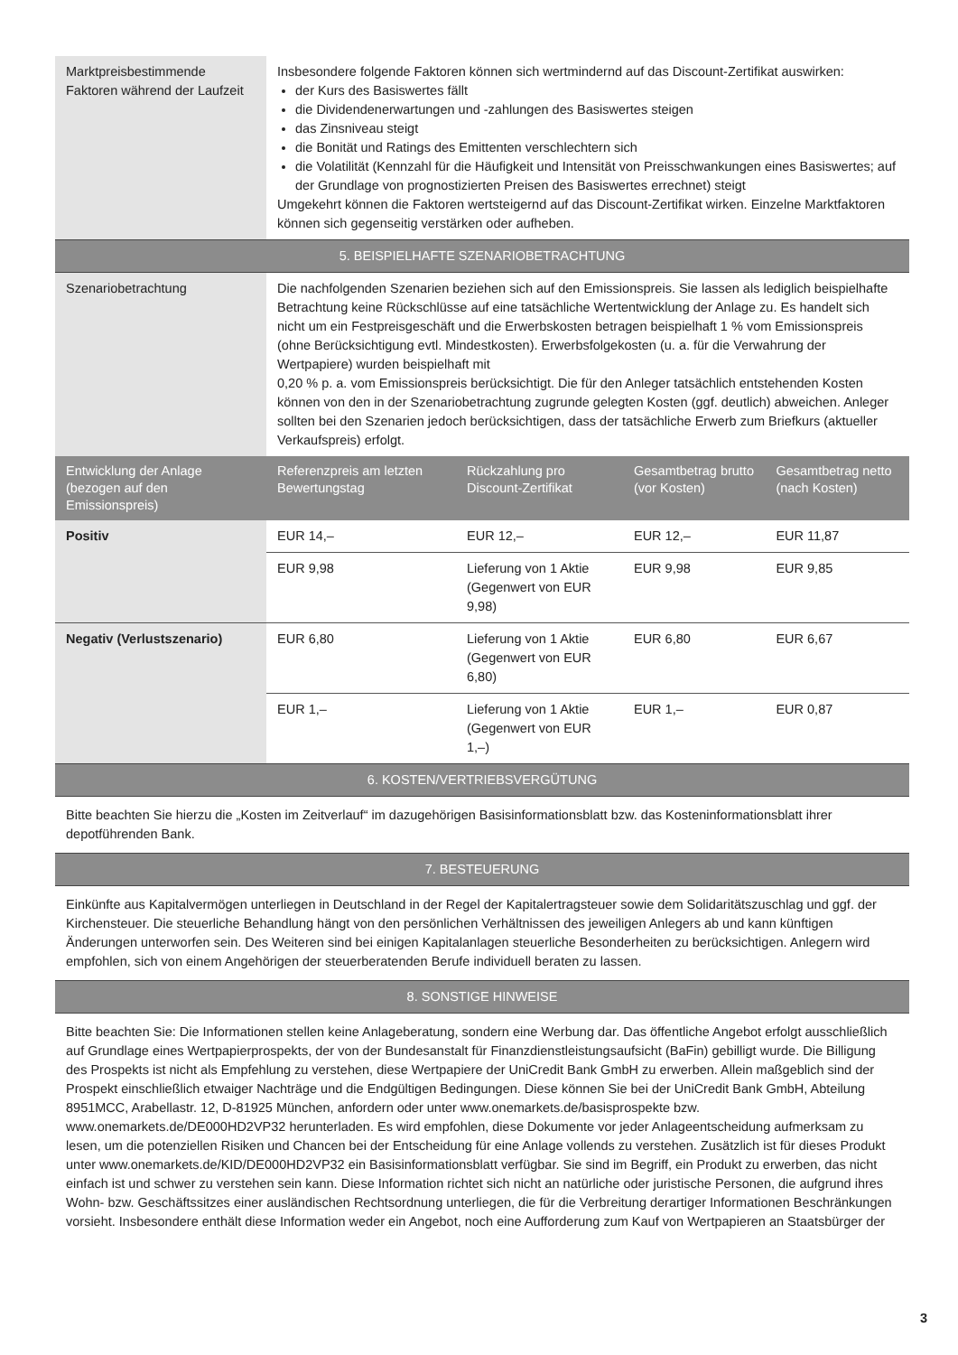| Marktpreisbestimmende Faktoren während der Laufzeit | Insbesondere folgende Faktoren können sich wertmindernd auf das Discount-Zertifikat auswirken: der Kurs des Basiswertes fällt die Dividendenerwartungen und -zahlungen des Basiswertes steigen das Zinsniveau steigt die Bonität und Ratings des Emittenten verschlechtern sich die Volatilität (Kennzahl für die Häufigkeit und Intensität von Preisschwankungen eines Basiswertes; auf der Grundlage von prognostizierten Preisen des Basiswertes errechnet) steigt Umgekehrt können die Faktoren wertsteigernd auf das Discount-Zertifikat wirken. Einzelne Marktfaktoren können sich gegenseitig verstärken oder aufheben. |
| 5. BEISPIELHAFTE SZENARIOBETRACHTUNG | |
| Szenariobetrachtung | Die nachfolgenden Szenarien beziehen sich auf den Emissionspreis. Sie lassen als lediglich beispielhafte Betrachtung keine Rückschlüsse auf eine tatsächliche Wertentwicklung der Anlage zu. Es handelt sich nicht um ein Festpreisgeschäft und die Erwerbskosten betragen beispielhaft 1 % vom Emissionspreis (ohne Berücksichtigung evtl. Mindestkosten). Erwerbsfolgekosten (u. a. für die Verwahrung der Wertpapiere) wurden beispielhaft mit 0,20 % p. a. vom Emissionspreis berücksichtigt. Die für den Anleger tatsächlich entstehenden Kosten können von den in der Szenariobetrachtung zugrunde gelegten Kosten (ggf. deutlich) abweichen. Anleger sollten bei den Szenarien jedoch berücksichtigen, dass der tatsächliche Erwerb zum Briefkurs (aktueller Verkaufspreis) erfolgt. |
| Entwicklung der Anlage (bezogen auf den Emissionspreis) | Referenzpreis am letzten Bewertungstag | Rückzahlung pro Discount-Zertifikat | Gesamtbetrag brutto (vor Kosten) | Gesamtbetrag netto (nach Kosten) |
| --- | --- | --- | --- | --- |
| Positiv | EUR 14,– | EUR 12,– | EUR 12,– | EUR 11,87 |
| | EUR 9,98 | Lieferung von 1 Aktie (Gegenwert von EUR 9,98) | EUR 9,98 | EUR 9,85 |
| Negativ (Verlustszenario) | EUR 6,80 | Lieferung von 1 Aktie (Gegenwert von EUR 6,80) | EUR 6,80 | EUR 6,67 |
| | EUR 1,– | Lieferung von 1 Aktie (Gegenwert von EUR 1,–) | EUR 1,– | EUR 0,87 |
6. KOSTEN/VERTRIEBSVERGÜTUNG
Bitte beachten Sie hierzu die „Kosten im Zeitverlauf“ im dazugehörigen Basisinformationsblatt bzw. das Kosteninformationsblatt ihrer depotführenden Bank.
7. BESTEUERUNG
Einkünfte aus Kapitalvermögen unterliegen in Deutschland in der Regel der Kapitalertragsteuer sowie dem Solidaritätszuschlag und ggf. der Kirchensteuer. Die steuerliche Behandlung hängt von den persönlichen Verhältnissen des jeweiligen Anlegers ab und kann künftigen Änderungen unterworfen sein. Des Weiteren sind bei einigen Kapitalanlagen steuerliche Besonderheiten zu berücksichtigen. Anlegern wird empfohlen, sich von einem Angehörigen der steuerberatenden Berufe individuell beraten zu lassen.
8. SONSTIGE HINWEISE
Bitte beachten Sie: Die Informationen stellen keine Anlageberatung, sondern eine Werbung dar. Das öffentliche Angebot erfolgt ausschließlich auf Grundlage eines Wertpapierprospekts, der von der Bundesanstalt für Finanzdienstleistungsaufsicht (BaFin) gebilligt wurde. Die Billigung des Prospekts ist nicht als Empfehlung zu verstehen, diese Wertpapiere der UniCredit Bank GmbH zu erwerben. Allein maßgeblich sind der Prospekt einschließlich etwaiger Nachträge und die Endgültigen Bedingungen. Diese können Sie bei der UniCredit Bank GmbH, Abteilung 8951MCC, Arabellastr. 12, D-81925 München, anfordern oder unter www.onemarkets.de/basisprospekte bzw. www.onemarkets.de/DE000HD2VP32 herunterladen. Es wird empfohlen, diese Dokumente vor jeder Anlageentscheidung aufmerksam zu lesen, um die potenziellen Risiken und Chancen bei der Entscheidung für eine Anlage vollends zu verstehen. Zusätzlich ist für dieses Produkt unter www.onemarkets.de/KID/DE000HD2VP32 ein Basisinformationsblatt verfügbar. Sie sind im Begriff, ein Produkt zu erwerben, das nicht einfach ist und schwer zu verstehen sein kann. Diese Information richtet sich nicht an natürliche oder juristische Personen, die aufgrund ihres Wohn- bzw. Geschäftssitzes einer ausländischen Rechtsordnung unterliegen, die für die Verbreitung derartiger Informationen Beschränkungen vorsieht. Insbesondere enthält diese Information weder ein Angebot, noch eine Aufforderung zum Kauf von Wertpapieren an Staatsbürger der
3